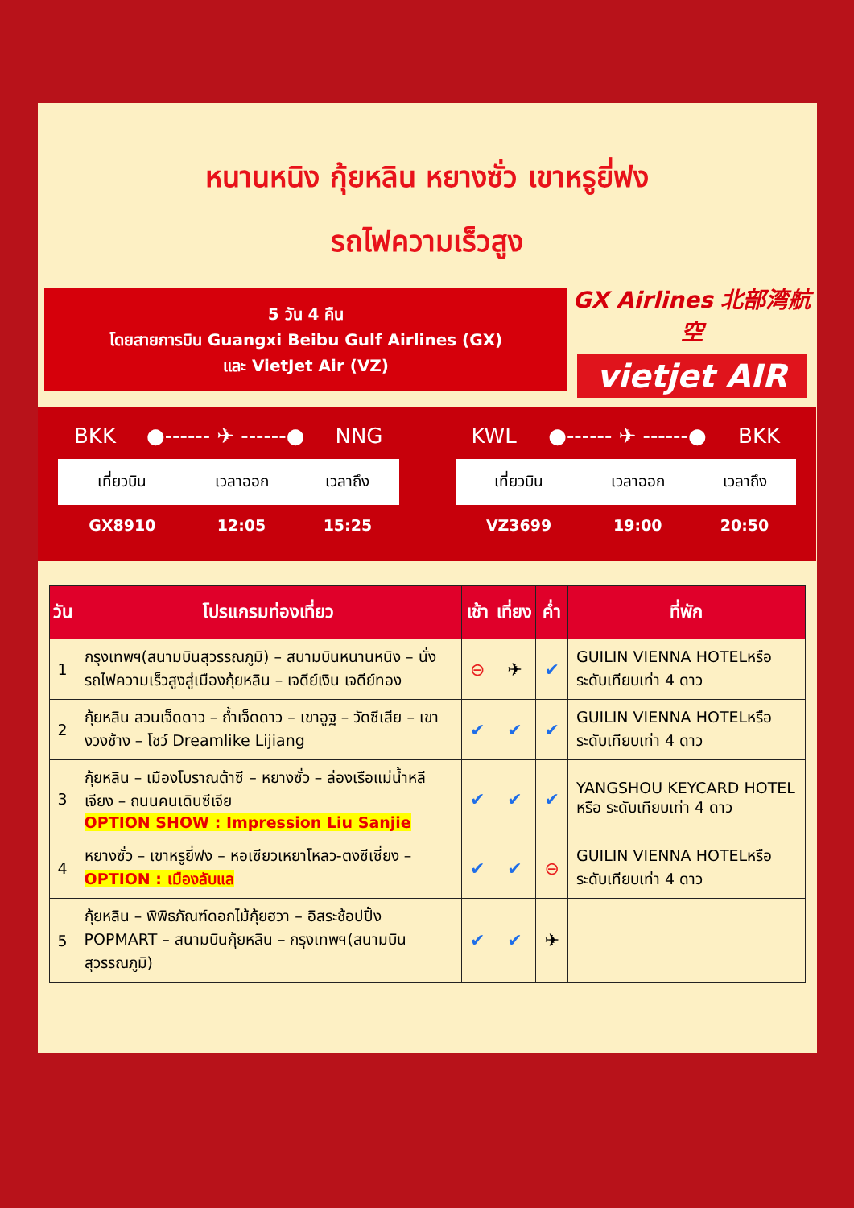หนานหนิง กุ้ยหลิน หยางซั่ว เขาหรูยี่ฟง
รถไฟความเร็วสูง
5 วัน 4 คืน
โดยสายการบิน Guangxi Beibu Gulf Airlines (GX)
และ VietJet Air (VZ)
GX Airlines 北部湾航空
vietjet AIR
BKK ●------ ✈ ------● NNG
| เที่ยวบิน | เวลาออก | เวลาถึง |
| --- | --- | --- |
| GX8910 | 12:05 | 15:25 |
KWL ●------ ✈ ------● BKK
| เที่ยวบิน | เวลาออก | เวลาถึง |
| --- | --- | --- |
| VZ3699 | 19:00 | 20:50 |
| วัน | โปรแกรมท่องเที่ยว | เช้า | เที่ยง | ค่ำ | ที่พัก |
| --- | --- | --- | --- | --- | --- |
| 1 | กรุงเทพฯ(สนามบินสุวรรณภูมิ) – สนามบินหนานหนิง – นั่งรถไฟความเร็วสูงสู่เมืองกุ้ยหลิน – เจดีย์เงิน เจดีย์ทอง | ⊖ | ✈ | ✔ | GUILIN VIENNA HOTELหรือ ระดับเทียบเท่า 4 ดาว |
| 2 | กุ้ยหลิน สวนเจ็ดดาว – ถ้ำเจ็ดดาว – เขาอูฐ – วัดซีเสีย – เขางวงช้าง – โชว์ Dreamlike Lijiang | ✔ | ✔ | ✔ | GUILIN VIENNA HOTELหรือ ระดับเทียบเท่า 4 ดาว |
| 3 | กุ้ยหลิน – เมืองโบราณต้าซี – หยางซั่ว – ล่องเรือแม่น้ำหลีเจียง – ถนนคนเดินซีเจีย OPTION SHOW : Impression Liu Sanjie | ✔ | ✔ | ✔ | YANGSHOU KEYCARD HOTEL หรือ ระดับเทียบเท่า 4 ดาว |
| 4 | หยางซั่ว – เขาหรูยี่ฟง – หอเซียวเหยาโหลว-ตงซีเซี่ยง – OPTION : เมืองลับแล | ✔ | ✔ | ⊖ | GUILIN VIENNA HOTELหรือ ระดับเทียบเท่า 4 ดาว |
| 5 | กุ้ยหลิน – พิพิธภัณฑ์ดอกไม้กุ้ยฮวา – อิสระช้อปปิ้ง POPMART – สนามบินกุ้ยหลิน – กรุงเทพฯ(สนามบินสุวรรณภูมิ) | ✔ | ✔ | ✈ | |